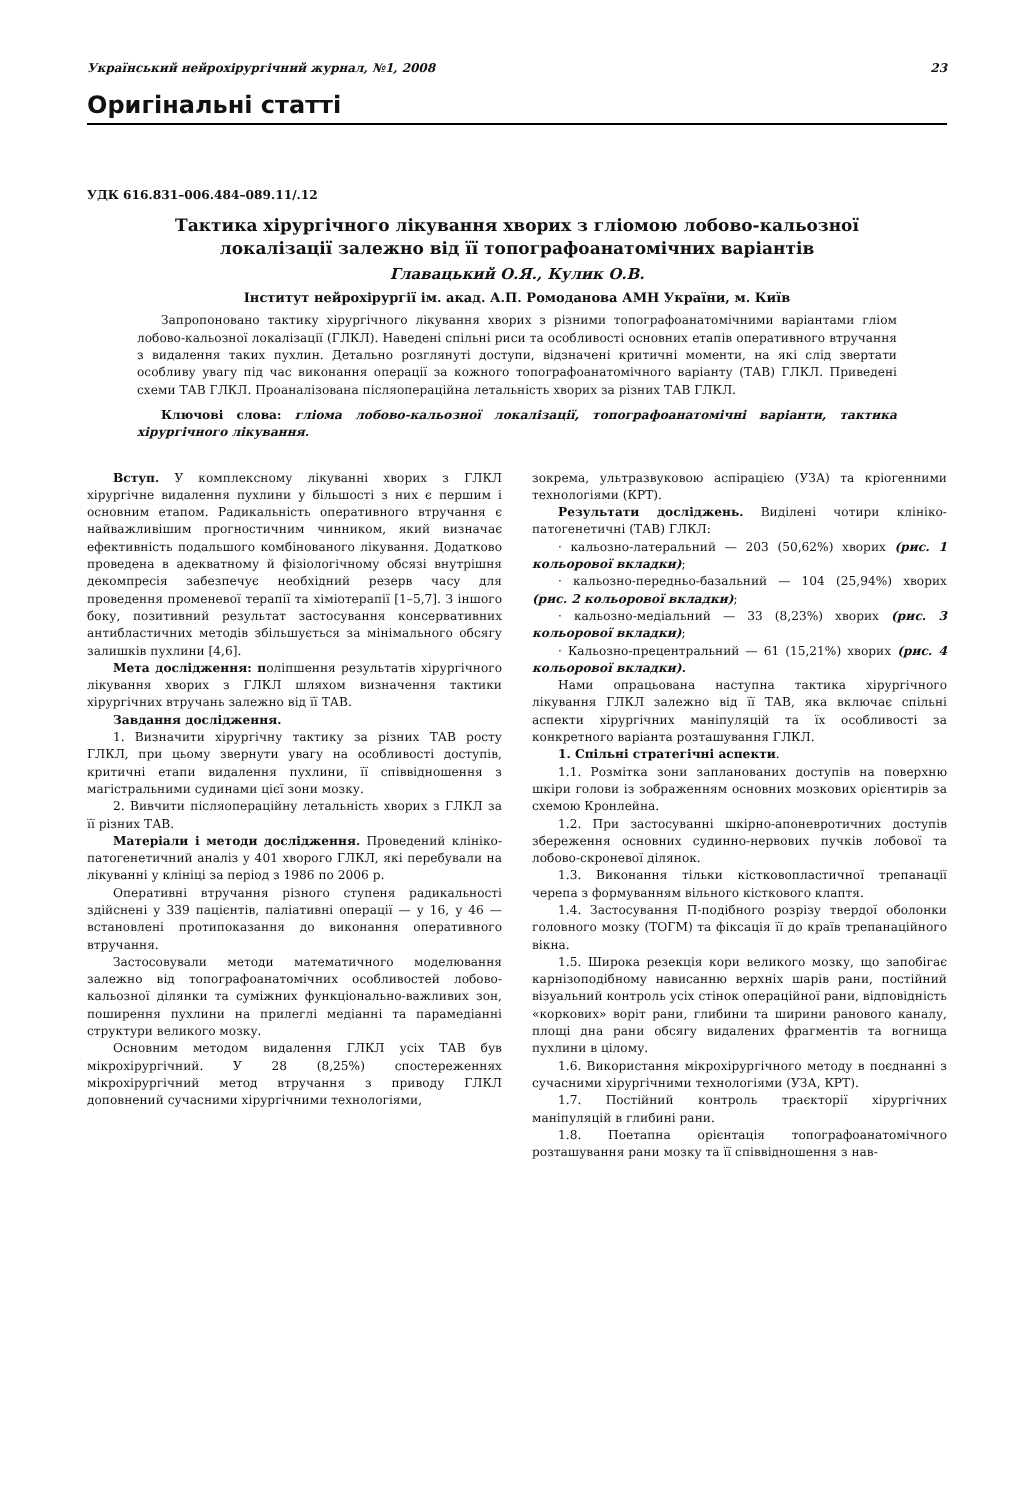Український нейрохірургічний журнал, №1, 2008 23
Оригінальні статті
УДК 616.831–006.484–089.11/.12
Тактика хірургічного лікування хворих з гліомою лобово-кальозної локалізації залежно від її топографоанатомічних варіантів
Главацький О.Я., Кулик О.В.
Інститут нейрохірургії ім. акад. А.П. Ромоданова АМН України, м. Київ
Запропоновано тактику хірургічного лікування хворих з різними топографоанатомічними варіантами гліом лобово-кальозної локалізації (ГЛКЛ). Наведені спільні риси та особливості основних етапів оперативного втручання з видалення таких пухлин. Детально розглянуті доступи, відзначені критичні моменти, на які слід звертати особливу увагу під час виконання операції за кожного топографоанатомічного варіанту (ТАВ) ГЛКЛ. Приведені схеми ТАВ ГЛКЛ. Проаналізована післяопераційна летальність хворих за різних ТАВ ГЛКЛ.
Ключові слова: гліома лобово-кальозної локалізації, топографоанатомічні варіанти, тактика хірургічного лікування.
Вступ. У комплексному лікуванні хворих з ГЛКЛ хірургічне видалення пухлини у більшості з них є першим і основним етапом. Радикальність оперативного втручання є найважливішим прогностичним чинником, який визначає ефективність подальшого комбінованого лікування. Додатково проведена в адекватному й фізіологічному обсязі внутрішня декомпресія забезпечує необхідний резерв часу для проведення променевої терапії та хіміотерапії [1–5,7]. З іншого боку, позитивний результат застосування консервативних антибластичних методів збільшується за мінімального обсягу залишків пухлини [4,6].
Мета дослідження: поліпшення результатів хірургічного лікування хворих з ГЛКЛ шляхом визначення тактики хірургічних втручань залежно від її ТАВ.
Завдання дослідження.
1. Визначити хірургічну тактику за різних ТАВ росту ГЛКЛ, при цьому звернути увагу на особливості доступів, критичні етапи видалення пухлини, її співвідношення з магістральними судинами цієї зони мозку.
2. Вивчити післяопераційну летальність хворих з ГЛКЛ за її різних ТАВ.
Матеріали і методи дослідження. Проведений клініко-патогенетичний аналіз у 401 хворого ГЛКЛ, які перебували на лікуванні у клініці за період з 1986 по 2006 р.
Оперативні втручання різного ступеня радикальності здійснені у 339 пацієнтів, паліативні операції — у 16, у 46 — встановлені протипоказання до виконання оперативного втручання.
Застосовували методи математичного моделювання залежно від топографоанатомічних особливостей лобово-кальозної ділянки та суміжних функціонально-важливих зон, поширення пухлини на прилеглі медіанні та парамедіанні структури великого мозку.
Основним методом видалення ГЛКЛ усіх ТАВ був мікрохірургічний. У 28 (8,25%) спостереженнях мікрохірургічний метод втручання з приводу ГЛКЛ доповнений сучасними хірургічними технологіями,
зокрема, ультразвуковою аспірацією (УЗА) та кріогенними технологіями (КРТ).
Результати досліджень. Виділені чотири клініко-патогенетичні (ТАВ) ГЛКЛ:
· кальозно-латеральний — 203 (50,62%) хворих (рис. 1 кольорової вкладки);
· кальозно-передньо-базальний — 104 (25,94%) хворих (рис. 2 кольорової вкладки);
· кальозно-медіальний — 33 (8,23%) хворих (рис. 3 кольорової вкладки);
· Кальозно-прецентральний — 61 (15,21%) хворих (рис. 4 кольорової вкладки).
Нами опрацьована наступна тактика хірургічного лікування ГЛКЛ залежно від її ТАВ, яка включає спільні аспекти хірургічних маніпуляцій та їх особливості за конкретного варіанта розташування ГЛКЛ.
1. Спільні стратегічні аспекти.
1.1. Розмітка зони запланованих доступів на поверхню шкіри голови із зображенням основних мозкових орієнтирів за схемою Кронлейна.
1.2. При застосуванні шкірно-апоневротичних доступів збереження основних судинно-нервових пучків лобової та лобово-скроневої ділянок.
1.3. Виконання тільки кістковопластичної трепанації черепа з формуванням вільного кісткового клаптя.
1.4. Застосування П-подібного розрізу твердої оболонки головного мозку (ТОГМ) та фіксація її до країв трепанаційного вікна.
1.5. Широка резекція кори великого мозку, що запобігає карнізоподібному нависанню верхніх шарів рани, постійний візуальний контроль усіх стінок операційної рани, відповідність «коркових» воріт рани, глибини та ширини ранового каналу, площі дна рани обсягу видалених фрагментів та вогнища пухлини в цілому.
1.6. Використання мікрохірургічного методу в поєднанні з сучасними хірургічними технологіями (УЗА, КРТ).
1.7. Постійний контроль траєкторії хірургічних маніпуляцій в глибині рани.
1.8. Поетапна орієнтація топографоанатомічного розташування рани мозку та її співвідношення з нав-